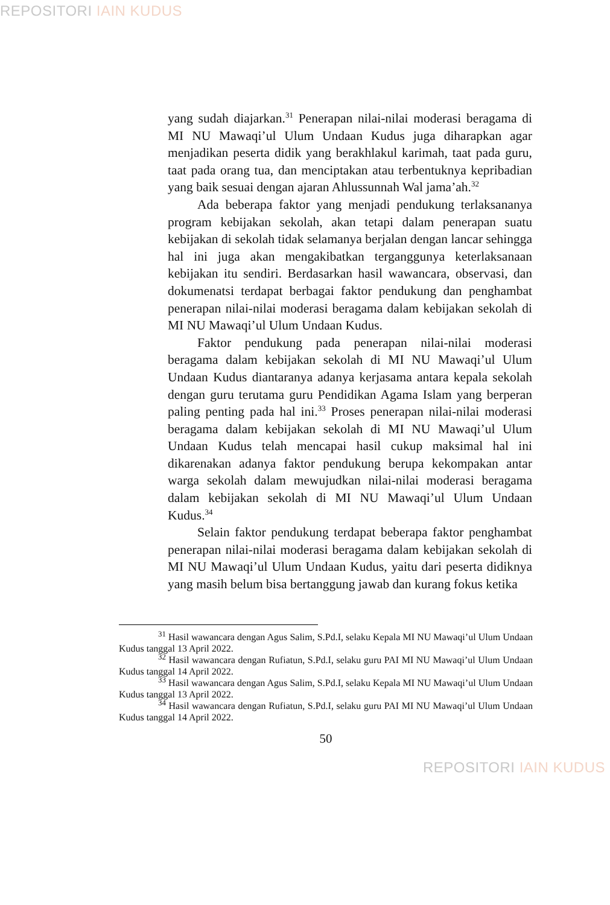REPOSITORI IAIN KUDUS
yang sudah diajarkan.<sup>31</sup> Penerapan nilai-nilai moderasi beragama di MI NU Mawaqi’ul Ulum Undaan Kudus juga diharapkan agar menjadikan peserta didik yang berakhlakul karimah, taat pada guru, taat pada orang tua, dan menciptakan atau terbentuknya kepribadian yang baik sesuai dengan ajaran Ahlussunnah Wal jama’ah.<sup>32</sup>
Ada beberapa faktor yang menjadi pendukung terlaksananya program kebijakan sekolah, akan tetapi dalam penerapan suatu kebijakan di sekolah tidak selamanya berjalan dengan lancar sehingga hal ini juga akan mengakibatkan terganggunya keterlaksanaan kebijakan itu sendiri. Berdasarkan hasil wawancara, observasi, dan dokumenatsi terdapat berbagai faktor pendukung dan penghambat penerapan nilai-nilai moderasi beragama dalam kebijakan sekolah di MI NU Mawaqi’ul Ulum Undaan Kudus.
Faktor pendukung pada penerapan nilai-nilai moderasi beragama dalam kebijakan sekolah di MI NU Mawaqi’ul Ulum Undaan Kudus diantaranya adanya kerjasama antara kepala sekolah dengan guru terutama guru Pendidikan Agama Islam yang berperan paling penting pada hal ini.<sup>33</sup> Proses penerapan nilai-nilai moderasi beragama dalam kebijakan sekolah di MI NU Mawaqi’ul Ulum Undaan Kudus telah mencapai hasil cukup maksimal hal ini dikarenakan adanya faktor pendukung berupa kekompakan antar warga sekolah dalam mewujudkan nilai-nilai moderasi beragama dalam kebijakan sekolah di MI NU Mawaqi’ul Ulum Undaan Kudus.<sup>34</sup>
Selain faktor pendukung terdapat beberapa faktor penghambat penerapan nilai-nilai moderasi beragama dalam kebijakan sekolah di MI NU Mawaqi’ul Ulum Undaan Kudus, yaitu dari peserta didiknya yang masih belum bisa bertanggung jawab dan kurang fokus ketika
<sup>31</sup> Hasil wawancara dengan Agus Salim, S.Pd.I, selaku Kepala MI NU Mawaqi’ul Ulum Undaan Kudus tanggal 13 April 2022.
<sup>32</sup> Hasil wawancara dengan Rufiatun, S.Pd.I, selaku guru PAI MI NU Mawaqi’ul Ulum Undaan Kudus tanggal 14 April 2022.
<sup>33</sup> Hasil wawancara dengan Agus Salim, S.Pd.I, selaku Kepala MI NU Mawaqi’ul Ulum Undaan Kudus tanggal 13 April 2022.
<sup>34</sup> Hasil wawancara dengan Rufiatun, S.Pd.I, selaku guru PAI MI NU Mawaqi’ul Ulum Undaan Kudus tanggal 14 April 2022.
50
REPOSITORI IAIN KUDUS